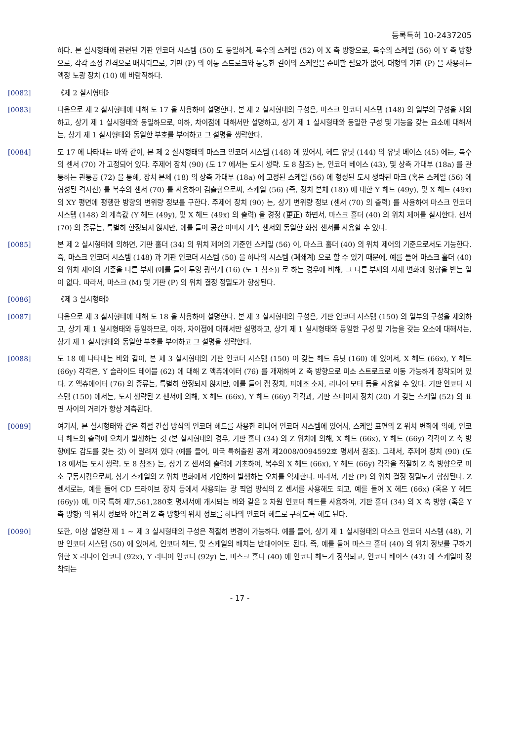등록특허 10-2437205
하다. 본 실시형태에 관련된 기판 인코더 시스템 (50) 도 동일하게, 복수의 스케일 (52) 이 X 축 방향으로, 복수의 스케일 (56) 이 Y 축 방향으로, 각각 소정 간격으로 배치되므로, 기판 (P) 의 이동 스트로크와 동등한 길이의 스케일을 준비할 필요가 없어, 대형의 기판 (P) 을 사용하는 액정 노광 장치 (10) 에 바람직하다.
[0082] 《제 2 실시형태》
[0083] 다음으로 제 2 실시형태에 대해 도 17 을 사용하여 설명한다. 본 제 2 실시형태의 구성은, 마스크 인코더 시스템 (148) 의 일부의 구성을 제외하고, 상기 제 1 실시형태와 동일하므로, 이하, 차이점에 대해서만 설명하고, 상기 제 1 실시형태와 동일한 구성 및 기능을 갖는 요소에 대해서는, 상기 제 1 실시형태와 동일한 부호를 부여하고 그 설명을 생략한다.
[0084] 도 17 에 나타내는 바와 같이, 본 제 2 실시형태의 마스크 인코더 시스템 (148) 에 있어서, 헤드 유닛 (144) 의 유닛 베이스 (45) 에는, 복수의 센서 (70) 가 고정되어 있다. 주제어 장치 (90) (도 17 에서는 도시 생략. 도 8 참조) 는, 인코더 베이스 (43), 및 상측 가대부 (18a) 를 관통하는 관통공 (72) 을 통해, 장치 본체 (18) 의 상측 가대부 (18a) 에 고정된 스케일 (56) 에 형성된 도시 생략된 마크 (혹은 스케일 (56) 에 형성된 격자선) 를 복수의 센서 (70) 를 사용하여 검출함으로써, 스케일 (56) (즉, 장치 본체 (18)) 에 대한 Y 헤드 (49y), 및 X 헤드 (49x) 의 XY 평면에 평행한 방향의 변위량 정보를 구한다. 주제어 장치 (90) 는, 상기 변위량 정보 (센서 (70) 의 출력) 를 사용하여 마스크 인코더 시스템 (148) 의 계측값 (Y 헤드 (49y), 및 X 헤드 (49x) 의 출력) 을 경정 (更正) 하면서, 마스크 홀더 (40) 의 위치 제어를 실시한다. 센서 (70) 의 종류는, 특별히 한정되지 않지만, 예를 들어 공간 이미지 계측 센서와 동일한 화상 센서를 사용할 수 있다.
[0085] 본 제 2 실시형태에 의하면, 기판 홀더 (34) 의 위치 제어의 기준인 스케일 (56) 이, 마스크 홀더 (40) 의 위치 제어의 기준으로서도 기능한다. 즉, 마스크 인코더 시스템 (148) 과 기판 인코더 시스템 (50) 을 하나의 시스템 (폐쇄계) 으로 할 수 있기 때문에, 예를 들어 마스크 홀더 (40) 의 위치 제어의 기준을 다른 부재 (예를 들어 투영 광학계 (16) (도 1 참조)) 로 하는 경우에 비해, 그 다른 부재의 자세 변화에 영향을 받는 일이 없다. 따라서, 마스크 (M) 및 기판 (P) 의 위치 결정 정밀도가 향상된다.
[0086] 《제 3 실시형태》
[0087] 다음으로 제 3 실시형태에 대해 도 18 을 사용하여 설명한다. 본 제 3 실시형태의 구성은, 기판 인코더 시스템 (150) 의 일부의 구성을 제외하고, 상기 제 1 실시형태와 동일하므로, 이하, 차이점에 대해서만 설명하고, 상기 제 1 실시형태와 동일한 구성 및 기능을 갖는 요소에 대해서는, 상기 제 1 실시형태와 동일한 부호를 부여하고 그 설명을 생략한다.
[0088] 도 18 에 나타내는 바와 같이, 본 제 3 실시형태의 기판 인코더 시스템 (150) 이 갖는 헤드 유닛 (160) 에 있어서, X 헤드 (66x), Y 헤드 (66y) 각각은, Y 슬라이드 테이블 (62) 에 대해 Z 액츄에이터 (76) 를 개재하여 Z 축 방향으로 미소 스트로크로 이동 가능하게 장착되어 있다. Z 액츄에이터 (76) 의 종류는, 특별히 한정되지 않지만, 예를 들어 캠 장치, 피에조 소자, 리니어 모터 등을 사용할 수 있다. 기판 인코더 시스템 (150) 에서는, 도시 생략된 Z 센서에 의해, X 헤드 (66x), Y 헤드 (66y) 각각과, 기판 스테이지 장치 (20) 가 갖는 스케일 (52) 의 표면 사이의 거리가 항상 계측된다.
[0089] 여기서, 본 실시형태와 같은 회절 간섭 방식의 인코더 헤드를 사용한 리니어 인코더 시스템에 있어서, 스케일 표면의 Z 위치 변화에 의해, 인코더 헤드의 출력에 오차가 발생하는 것 (본 실시형태의 경우, 기판 홀더 (34) 의 Z 위치에 의해, X 헤드 (66x), Y 헤드 (66y) 각각이 Z 축 방향에도 감도를 갖는 것) 이 알려져 있다 (예를 들어, 미국 특허출원 공개 제2008/0094592호 명세서 참조). 그래서, 주제어 장치 (90) (도 18 에서는 도시 생략. 도 8 참조) 는, 상기 Z 센서의 출력에 기초하여, 복수의 X 헤드 (66x), Y 헤드 (66y) 각각을 적절히 Z 축 방향으로 미소 구동시킴으로써, 상기 스케일의 Z 위치 변화에서 기인하여 발생하는 오차를 억제한다. 따라서, 기판 (P) 의 위치 결정 정밀도가 향상된다. Z 센서로는, 예를 들어 CD 드라이브 장치 등에서 사용되는 광 픽업 방식의 Z 센서를 사용해도 되고, 예를 들어 X 헤드 (66x) (혹은 Y 헤드 (66y)) 에, 미국 특허 제7,561,280호 명세서에 개시되는 바와 같은 2 차원 인코더 헤드를 사용하여, 기판 홀더 (34) 의 X 축 방향 (혹은 Y 축 방향) 의 위치 정보와 아울러 Z 축 방향의 위치 정보를 하나의 인코더 헤드로 구하도록 해도 된다.
[0090] 또한, 이상 설명한 제 1 ~ 제 3 실시형태의 구성은 적절히 변경이 가능하다. 예를 들어, 상기 제 1 실시형태의 마스크 인코더 시스템 (48), 기판 인코더 시스템 (50) 에 있어서, 인코더 헤드, 및 스케일의 배치는 반대이어도 된다. 즉, 예를 들어 마스크 홀더 (40) 의 위치 정보를 구하기 위한 X 리니어 인코더 (92x), Y 리니어 인코더 (92y) 는, 마스크 홀더 (40) 에 인코더 헤드가 장착되고, 인코더 베이스 (43) 에 스케일이 장착되는
- 17 -